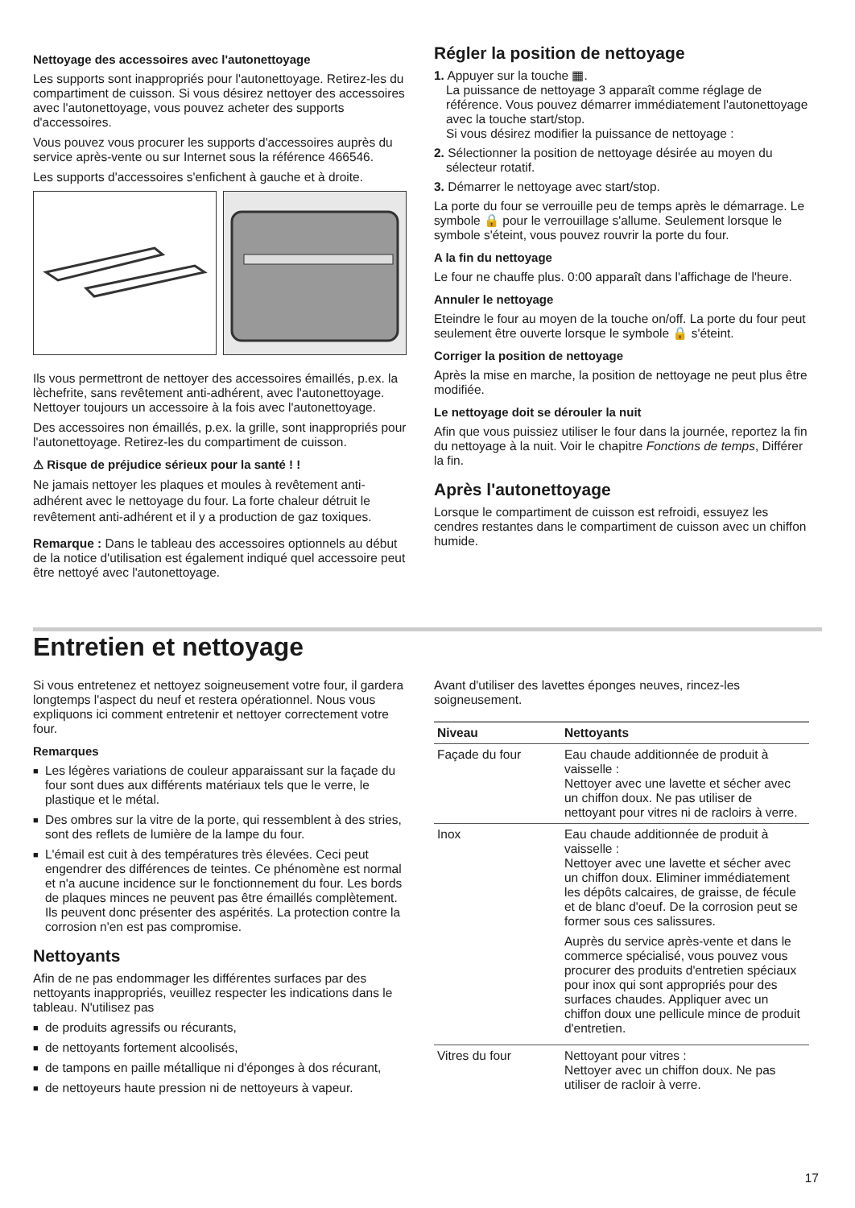Nettoyage des accessoires avec l'autonettoyage
Les supports sont inappropriés pour l'autonettoyage. Retirez-les du compartiment de cuisson. Si vous désirez nettoyer des accessoires avec l'autonettoyage, vous pouvez acheter des supports d'accessoires.
Vous pouvez vous procurer les supports d'accessoires auprès du service après-vente ou sur Internet sous la référence 466546.
Les supports d'accessoires s'enfichent à gauche et à droite.
Ils vous permettront de nettoyer des accessoires émaillés, p.ex. la lèchefrite, sans revêtement anti-adhérent, avec l'autonettoyage. Nettoyer toujours un accessoire à la fois avec l'autonettoyage.
Des accessoires non émaillés, p.ex. la grille, sont inappropriés pour l'autonettoyage. Retirez-les du compartiment de cuisson.
⚠ Risque de préjudice sérieux pour la santé ! !
Ne jamais nettoyer les plaques et moules à revêtement anti-adhérent avec le nettoyage du four. La forte chaleur détruit le revêtement anti-adhérent et il y a production de gaz toxiques.
Remarque : Dans le tableau des accessoires optionnels au début de la notice d'utilisation est également indiqué quel accessoire peut être nettoyé avec l'autonettoyage.
Régler la position de nettoyage
1. Appuyer sur la touche ▦.
La puissance de nettoyage 3 apparaît comme réglage de référence. Vous pouvez démarrer immédiatement l'autonettoyage avec la touche start/stop.
Si vous désirez modifier la puissance de nettoyage :
2. Sélectionner la position de nettoyage désirée au moyen du sélecteur rotatif.
3. Démarrer le nettoyage avec start/stop.
La porte du four se verrouille peu de temps après le démarrage. Le symbole 🔒 pour le verrouillage s'allume. Seulement lorsque le symbole s'éteint, vous pouvez rouvrir la porte du four.
A la fin du nettoyage
Le four ne chauffe plus. 0:00 apparaît dans l'affichage de l'heure.
Annuler le nettoyage
Eteindre le four au moyen de la touche on/off. La porte du four peut seulement être ouverte lorsque le symbole 🔒 s'éteint.
Corriger la position de nettoyage
Après la mise en marche, la position de nettoyage ne peut plus être modifiée.
Le nettoyage doit se dérouler la nuit
Afin que vous puissiez utiliser le four dans la journée, reportez la fin du nettoyage à la nuit. Voir le chapitre Fonctions de temps, Différer la fin.
Après l'autonettoyage
Lorsque le compartiment de cuisson est refroidi, essuyez les cendres restantes dans le compartiment de cuisson avec un chiffon humide.
Entretien et nettoyage
Si vous entretenez et nettoyez soigneusement votre four, il gardera longtemps l'aspect du neuf et restera opérationnel. Nous vous expliquons ici comment entretenir et nettoyer correctement votre four.
Remarques
■ Les légères variations de couleur apparaissant sur la façade du four sont dues aux différents matériaux tels que le verre, le plastique et le métal.
■ Des ombres sur la vitre de la porte, qui ressemblent à des stries, sont des reflets de lumière de la lampe du four.
■ L'émail est cuit à des températures très élevées. Ceci peut engendrer des différences de teintes. Ce phénomène est normal et n'a aucune incidence sur le fonctionnement du four. Les bords de plaques minces ne peuvent pas être émaillés complètement. Ils peuvent donc présenter des aspérités. La protection contre la corrosion n'en est pas compromise.
Nettoyants
Afin de ne pas endommager les différentes surfaces par des nettoyants inappropriés, veuillez respecter les indications dans le tableau. N'utilisez pas
■ de produits agressifs ou récurants,
■ de nettoyants fortement alcoolisés,
■ de tampons en paille métallique ni d'éponges à dos récurant,
■ de nettoyeurs haute pression ni de nettoyeurs à vapeur.
Avant d'utiliser des lavettes éponges neuves, rincez-les soigneusement.
| Niveau | Nettoyants |
| --- | --- |
| Façade du four | Eau chaude additionnée de produit à vaisselle : Nettoyer avec une lavette et sécher avec un chiffon doux. Ne pas utiliser de nettoyant pour vitres ni de racloirs à verre. |
| Inox | Eau chaude additionnée de produit à vaisselle : Nettoyer avec une lavette et sécher avec un chiffon doux. Eliminer immédiatement les dépôts calcaires, de graisse, de fécule et de blanc d'oeuf. De la corrosion peut se former sous ces salissures. Auprès du service après-vente et dans le commerce spécialisé, vous pouvez vous procurer des produits d'entretien spéciaux pour inox qui sont appropriés pour des surfaces chaudes. Appliquer avec un chiffon doux une pellicule mince de produit d'entretien. |
| Vitres du four | Nettoyant pour vitres : Nettoyer avec un chiffon doux. Ne pas utiliser de racloir à verre. |
17